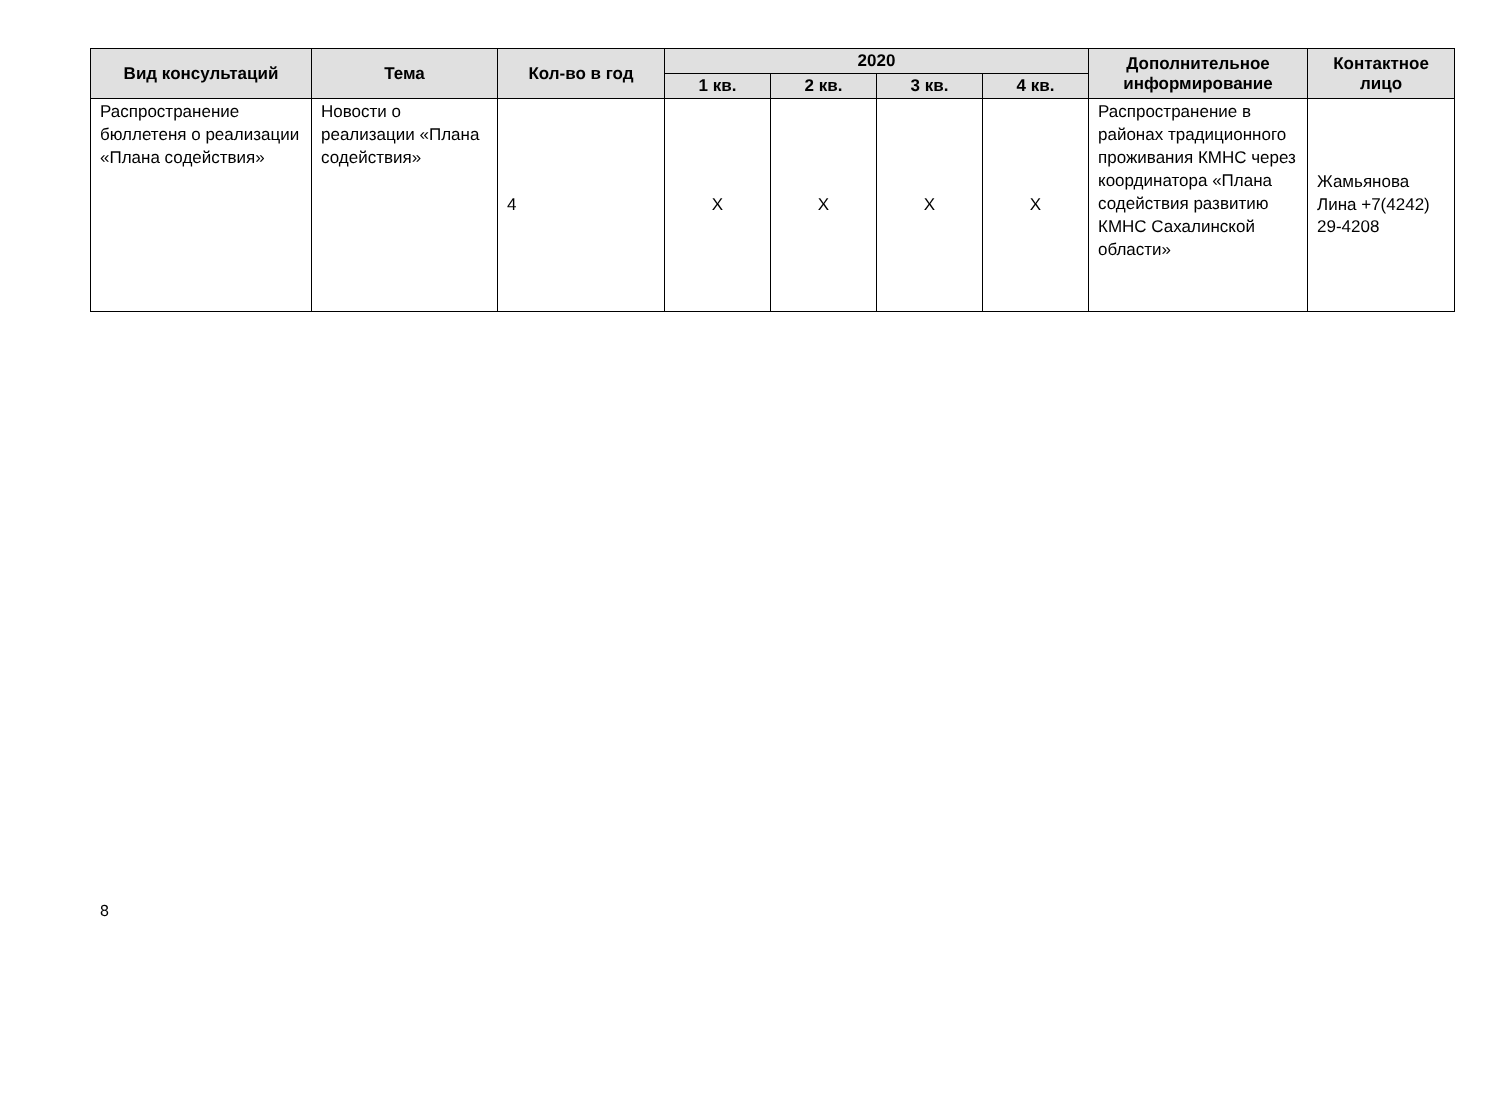| Вид консультаций | Тема | Кол-во в год | 2020 | | | | Дополнительное информирование | Контактное лицо |
| --- | --- | --- | --- | --- | --- | --- | --- | --- |
| | | | 1 кв. | 2 кв. | 3 кв. | 4 кв. | | |
| Распространение бюллетеня о реализации «Плана содействия» | Новости о реализации «Плана содействия» | 4 | X | X | X | X | Распространение в районах традиционного проживания КМНС через координатора «Плана содействия развитию КМНС Сахалинской области» | Жамьянова Лина +7(4242) 29-4208 |
8